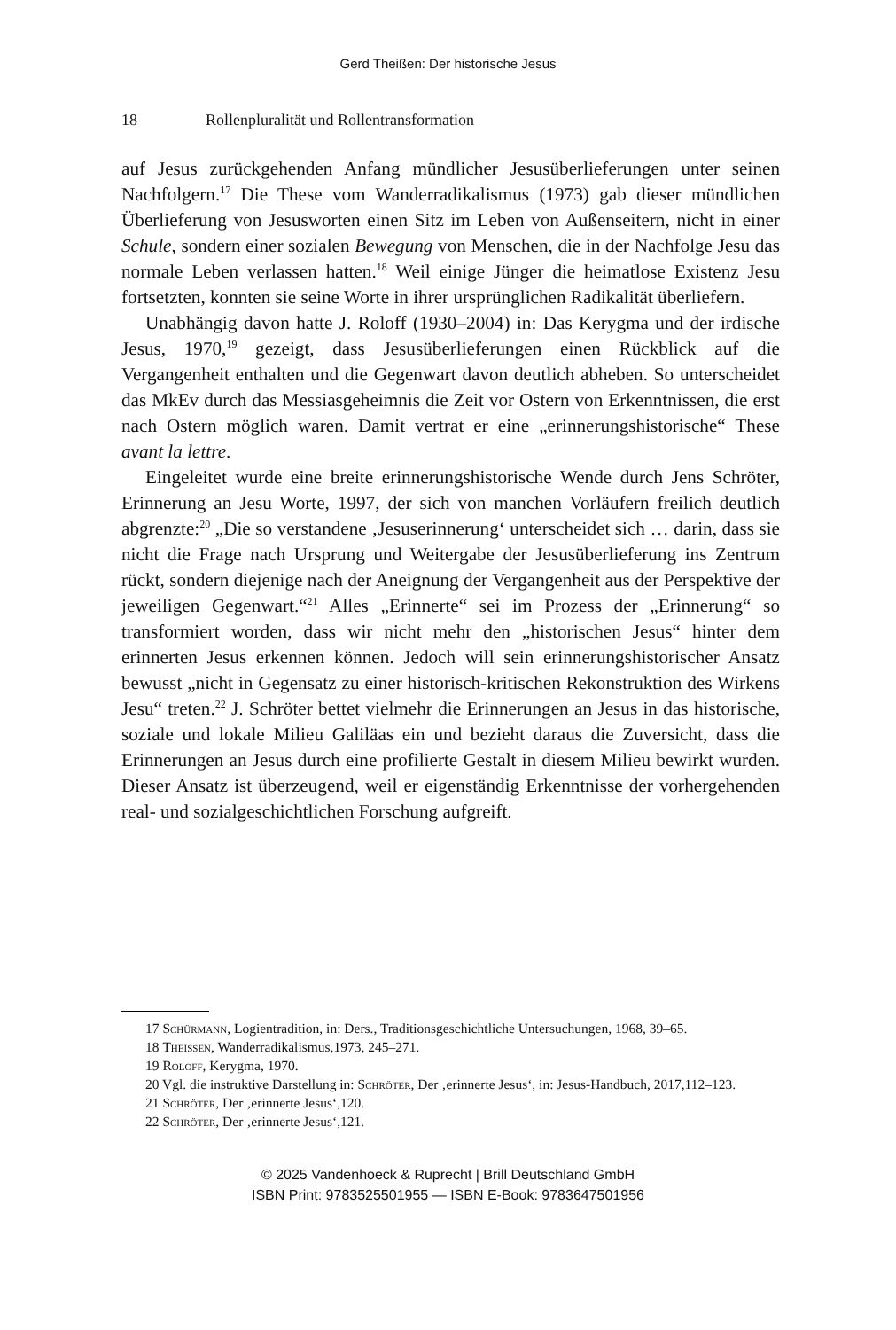Gerd Theißen: Der historische Jesus
18 Rollenpluralität und Rollentransformation
auf Jesus zurückgehenden Anfang mündlicher Jesusüberlieferungen unter seinen Nachfolgern.<sup>17</sup> Die These vom Wanderradikalismus (1973) gab dieser mündlichen Überlieferung von Jesusworten einen Sitz im Leben von Außenseitern, nicht in einer Schule, sondern einer sozialen Bewegung von Menschen, die in der Nachfolge Jesu das normale Leben verlassen hatten.<sup>18</sup> Weil einige Jünger die heimatlose Existenz Jesu fortsetzten, konnten sie seine Worte in ihrer ursprünglichen Radikalität überliefern.
Unabhängig davon hatte J. Roloff (1930–2004) in: Das Kerygma und der irdische Jesus, 1970,<sup>19</sup> gezeigt, dass Jesusüberlieferungen einen Rückblick auf die Vergangenheit enthalten und die Gegenwart davon deutlich abheben. So unterscheidet das MkEv durch das Messiasgeheimnis die Zeit vor Ostern von Erkenntnissen, die erst nach Ostern möglich waren. Damit vertrat er eine „erinnerungshistorische“ These avant la lettre.
Eingeleitet wurde eine breite erinnerungshistorische Wende durch Jens Schröter, Erinnerung an Jesu Worte, 1997, der sich von manchen Vorläufern freilich deutlich abgrenzte:<sup>20</sup> „Die so verstandene ‚Jesuserinnerung‘ unterscheidet sich … darin, dass sie nicht die Frage nach Ursprung und Weitergabe der Jesusüberlieferung ins Zentrum rückt, sondern diejenige nach der Aneignung der Vergangenheit aus der Perspektive der jeweiligen Gegenwart.“<sup>21</sup> Alles „Erinnerte“ sei im Prozess der „Erinnerung“ so transformiert worden, dass wir nicht mehr den „historischen Jesus“ hinter dem erinnerten Jesus erkennen können. Jedoch will sein erinnerungshistorischer Ansatz bewusst „nicht in Gegensatz zu einer historisch-kritischen Rekonstruktion des Wirkens Jesu“ treten.<sup>22</sup> J. Schröter bettet vielmehr die Erinnerungen an Jesus in das historische, soziale und lokale Milieu Galiläas ein und bezieht daraus die Zuversicht, dass die Erinnerungen an Jesus durch eine profilierte Gestalt in diesem Milieu bewirkt wurden. Dieser Ansatz ist überzeugend, weil er eigenständig Erkenntnisse der vorhergehenden real- und sozialgeschichtlichen Forschung aufgreift.
17 Schürmann, Logientradition, in: Ders., Traditionsgeschichtliche Untersuchungen, 1968, 39–65.
18 Theissen, Wanderradikalismus,1973, 245–271.
19 Roloff, Kerygma, 1970.
20 Vgl. die instruktive Darstellung in: Schröter, Der ‚erinnerte Jesus‘, in: Jesus-Handbuch, 2017,112–123.
21 Schröter, Der ‚erinnerte Jesus‘,120.
22 Schröter, Der ‚erinnerte Jesus‘,121.
© 2025 Vandenhoeck & Ruprecht | Brill Deutschland GmbH
ISBN Print: 9783525501955 — ISBN E-Book: 9783647501956